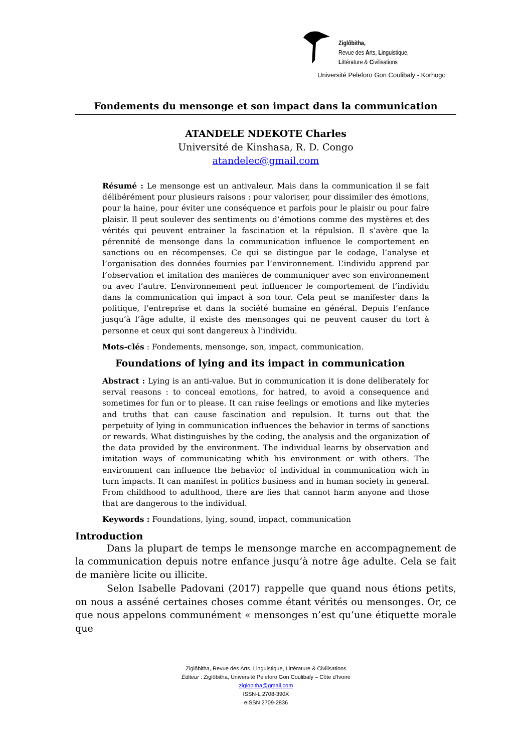Ziglôbitha,
Revue des Arts, Linguistique,
Littérature & Civilisations
Université Peleforo Gon Coulibaly - Korhogo
Fondements du mensonge et son impact dans la communication
ATANDELE NDEKOTE Charles
Université de Kinshasa, R. D. Congo
atandelec@gmail.com
Résumé : Le mensonge est un antivaleur. Mais dans la communication il se fait délibérément pour plusieurs raisons : pour valoriser, pour dissimiler des émotions, pour la haine, pour éviter une conséquence et parfois pour le plaisir ou pour faire plaisir. Il peut soulever des sentiments ou d’émotions comme des mystères et des vérités qui peuvent entrainer la fascination et la répulsion. Il s’avère que la pérennité de mensonge dans la communication influence le comportement en sanctions ou en récompenses. Ce qui se distingue par le codage, l’analyse et l’organisation des données fournies par l’environnement. L’individu apprend par l’observation et imitation des manières de communiquer avec son environnement ou avec l’autre. L’environnement peut influencer le comportement de l’individu dans la communication qui impact à son tour. Cela peut se manifester dans la politique, l’entreprise et dans la société humaine en général. Depuis l’enfance jusqu’à l’âge adulte, il existe des mensonges qui ne peuvent causer du tort à personne et ceux qui sont dangereux à l’individu.
Mots-clés : Fondements, mensonge, son, impact, communication.
Foundations of lying and its impact in communication
Abstract : Lying is an anti-value. But in communication it is done deliberately for serval reasons : to conceal emotions, for hatred, to avoid a consequence and sometimes for fun or to please. It can raise feelings or emotions and like myteries and truths that can cause fascination and repulsion. It turns out that the perpetuity of lying in communication influences the behavior in terms of sanctions or rewards. What distinguishes by the coding, the analysis and the organization of the data provided by the environment. The individual learns by observation and imitation ways of communicating whith his environment or with others. The environment can influence the behavior of individual in communication wich in turn impacts. It can manifest in politics business and in human society in general. From childhood to adulthood, there are lies that cannot harm anyone and those that are dangerous to the individual.
Keywords : Foundations, lying, sound, impact, communication
Introduction
Dans la plupart de temps le mensonge marche en accompagnement de la communication depuis notre enfance jusqu’à notre âge adulte. Cela se fait de manière licite ou illicite.
Selon Isabelle Padovani (2017) rappelle que quand nous étions petits, on nous a asséné certaines choses comme étant vérités ou mensonges. Or, ce que nous appelons communément « mensonges n’est qu’une étiquette morale que
Ziglôbitha, Revue des Arts, Linguistique, Littérature & Civilisations
Éditeur : Ziglôbitha, Université Peleforo Gon Coulibaly – Côte d’Ivoire
ziglobitha@gmail.com
ISSN-L 2708-390X
eISSN 2709-2836